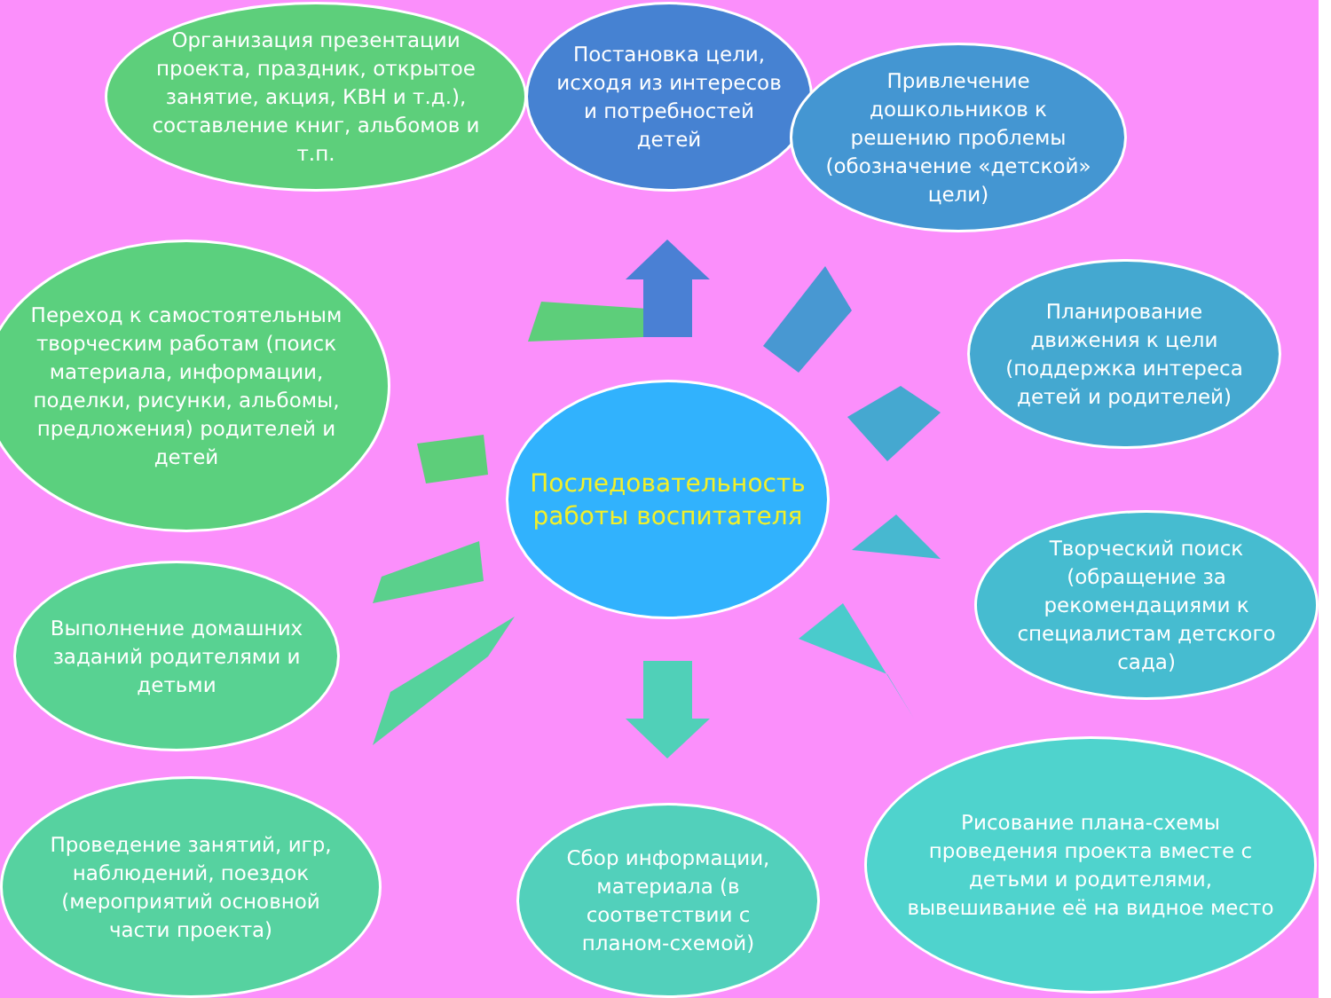Организация презентации проекта, праздник, открытое занятие, акция, КВН и т.д.), составление книг, альбомов и т.п.
Постановка цели, исходя из интересов и потребностей детей
Привлечение дошкольников к решению проблемы (обозначение «детской» цели)
Планирование движения к цели (поддержка интереса детей и родителей)
Творческий поиск (обращение за рекомендациями к специалистам детского сада)
Рисование плана-схемы проведения проекта вместе с детьми и родителями, вывешивание её на видное место
Сбор информации, материала (в соответствии с планом-схемой)
Проведение занятий, игр, наблюдений, поездок (мероприятий основной части проекта)
Выполнение домашних заданий родителями и детьми
Переход к самостоятельным творческим работам (поиск материала, информации, поделки, рисунки, альбомы, предложения) родителей и детей
Последовательность работы воспитателя